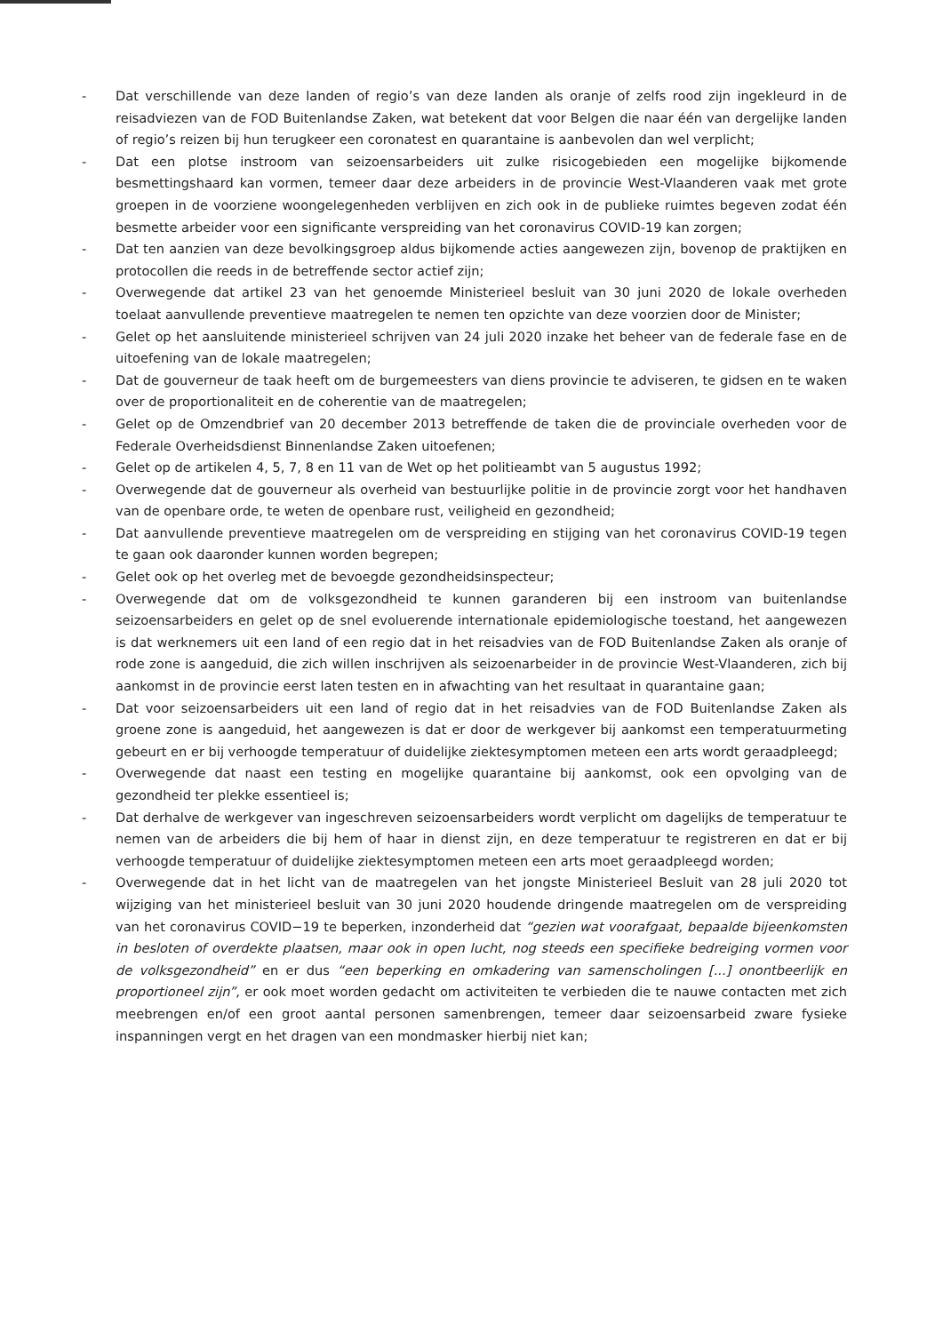- Dat verschillende van deze landen of regio’s van deze landen als oranje of zelfs rood zijn ingekleurd in de reisadviezen van de FOD Buitenlandse Zaken, wat betekent dat voor Belgen die naar één van dergelijke landen of regio’s reizen bij hun terugkeer een coronatest en quarantaine is aanbevolen dan wel verplicht;
- Dat een plotse instroom van seizoensarbeiders uit zulke risicogebieden een mogelijke bijkomende besmettingshaard kan vormen, temeer daar deze arbeiders in de provincie West-Vlaanderen vaak met grote groepen in de voorziene woongelegenheden verblijven en zich ook in de publieke ruimtes begeven zodat één besmette arbeider voor een significante verspreiding van het coronavirus COVID-19 kan zorgen;
- Dat ten aanzien van deze bevolkingsgroep aldus bijkomende acties aangewezen zijn, bovenop de praktijken en protocollen die reeds in de betreffende sector actief zijn;
- Overwegende dat artikel 23 van het genoemde Ministerieel besluit van 30 juni 2020 de lokale overheden toelaat aanvullende preventieve maatregelen te nemen ten opzichte van deze voorzien door de Minister;
- Gelet op het aansluitende ministerieel schrijven van 24 juli 2020 inzake het beheer van de federale fase en de uitoefening van de lokale maatregelen;
- Dat de gouverneur de taak heeft om de burgemeesters van diens provincie te adviseren, te gidsen en te waken over de proportionaliteit en de coherentie van de maatregelen;
- Gelet op de Omzendbrief van 20 december 2013 betreffende de taken die de provinciale overheden voor de Federale Overheidsdienst Binnenlandse Zaken uitoefenen;
- Gelet op de artikelen 4, 5, 7, 8 en 11 van de Wet op het politieambt van 5 augustus 1992;
- Overwegende dat de gouverneur als overheid van bestuurlijke politie in de provincie zorgt voor het handhaven van de openbare orde, te weten de openbare rust, veiligheid en gezondheid;
- Dat aanvullende preventieve maatregelen om de verspreiding en stijging van het coronavirus COVID-19 tegen te gaan ook daaronder kunnen worden begrepen;
- Gelet ook op het overleg met de bevoegde gezondheidsinspecteur;
- Overwegende dat om de volksgezondheid te kunnen garanderen bij een instroom van buitenlandse seizoensarbeiders en gelet op de snel evoluerende internationale epidemiologische toestand, het aangewezen is dat werknemers uit een land of een regio dat in het reisadvies van de FOD Buitenlandse Zaken als oranje of rode zone is aangeduid, die zich willen inschrijven als seizoenarbeider in de provincie West-Vlaanderen, zich bij aankomst in de provincie eerst laten testen en in afwachting van het resultaat in quarantaine gaan;
- Dat voor seizoensarbeiders uit een land of regio dat in het reisadvies van de FOD Buitenlandse Zaken als groene zone is aangeduid, het aangewezen is dat er door de werkgever bij aankomst een temperatuurmeting gebeurt en er bij verhoogde temperatuur of duidelijke ziektesymptomen meteen een arts wordt geraadpleegd;
- Overwegende dat naast een testing en mogelijke quarantaine bij aankomst, ook een opvolging van de gezondheid ter plekke essentieel is;
- Dat derhalve de werkgever van ingeschreven seizoensarbeiders wordt verplicht om dagelijks de temperatuur te nemen van de arbeiders die bij hem of haar in dienst zijn, en deze temperatuur te registreren en dat er bij verhoogde temperatuur of duidelijke ziektesymptomen meteen een arts moet geraadpleegd worden;
- Overwegende dat in het licht van de maatregelen van het jongste Ministerieel Besluit van 28 juli 2020 tot wijziging van het ministerieel besluit van 30 juni 2020 houdende dringende maatregelen om de verspreiding van het coronavirus COVID−19 te beperken, inzonderheid dat “gezien wat voorafgaat, bepaalde bijeenkomsten in besloten of overdekte plaatsen, maar ook in open lucht, nog steeds een specifieke bedreiging vormen voor de volksgezondheid” en er dus “een beperking en omkadering van samenscholingen [...] onontbeerlijk en proportioneel zijn”, er ook moet worden gedacht om activiteiten te verbieden die te nauwe contacten met zich meebrengen en/of een groot aantal personen samenbrengen, temeer daar seizoensarbeid zware fysieke inspanningen vergt en het dragen van een mondmasker hierbij niet kan;